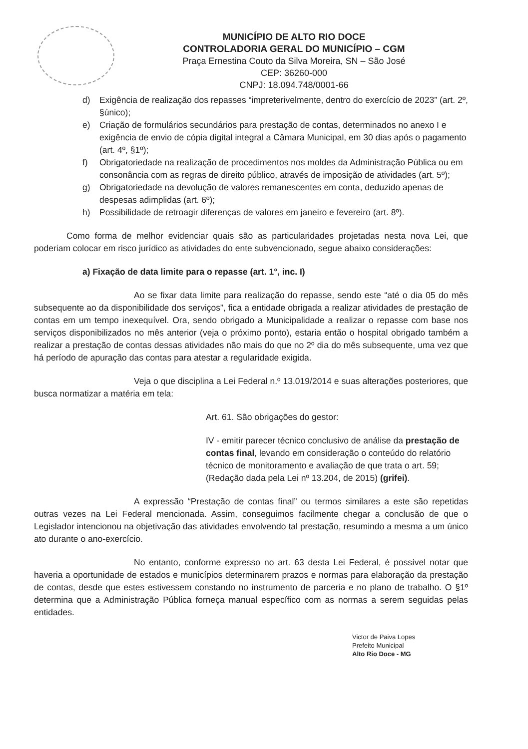MUNICÍPIO DE ALTO RIO DOCE
CONTROLADORIA GERAL DO MUNICÍPIO – CGM
Praça Ernestina Couto da Silva Moreira, SN – São José
CEP: 36260-000
CNPJ: 18.094.748/0001-66
d) Exigência de realização dos repasses “impreterivelmente, dentro do exercício de 2023” (art. 2º, §único);
e) Criação de formulários secundários para prestação de contas, determinados no anexo I e exigência de envio de cópia digital integral a Câmara Municipal, em 30 dias após o pagamento (art. 4º, §1º);
f) Obrigatoriedade na realização de procedimentos nos moldes da Administração Pública ou em consonância com as regras de direito público, através de imposição de atividades (art. 5º);
g) Obrigatoriedade na devolução de valores remanescentes em conta, deduzido apenas de despesas adimplidas (art. 6º);
h) Possibilidade de retroagir diferenças de valores em janeiro e fevereiro (art. 8º).
Como forma de melhor evidenciar quais são as particularidades projetadas nesta nova Lei, que poderiam colocar em risco jurídico as atividades do ente subvencionado, segue abaixo considerações:
a) Fixação de data limite para o repasse (art. 1°, inc. I)
Ao se fixar data limite para realização do repasse, sendo este “até o dia 05 do mês subsequente ao da disponibilidade dos serviços”, fica a entidade obrigada a realizar atividades de prestação de contas em um tempo inexequível. Ora, sendo obrigado a Municipalidade a realizar o repasse com base nos serviços disponibilizados no mês anterior (veja o próximo ponto), estaria então o hospital obrigado também a realizar a prestação de contas dessas atividades não mais do que no 2º dia do mês subsequente, uma vez que há período de apuração das contas para atestar a regularidade exigida.
Veja o que disciplina a Lei Federal n.º 13.019/2014 e suas alterações posteriores, que busca normatizar a matéria em tela:
Art. 61. São obrigações do gestor:
IV - emitir parecer técnico conclusivo de análise da prestação de contas final, levando em consideração o conteúdo do relatório técnico de monitoramento e avaliação de que trata o art. 59; (Redação dada pela Lei nº 13.204, de 2015) (grifei).
A expressão “Prestação de contas final” ou termos similares a este são repetidas outras vezes na Lei Federal mencionada. Assim, conseguimos facilmente chegar a conclusão de que o Legislador intencionou na objetivação das atividades envolvendo tal prestação, resumindo a mesma a um único ato durante o ano-exercício.
No entanto, conforme expresso no art. 63 desta Lei Federal, é possível notar que haveria a oportunidade de estados e municípios determinarem prazos e normas para elaboração da prestação de contas, desde que estes estivessem constando no instrumento de parceria e no plano de trabalho. O §1º determina que a Administração Pública forneça manual específico com as normas a serem seguidas pelas entidades.
Victor de Paiva Lopes
Prefeito Municipal
Alto Rio Doce - MG